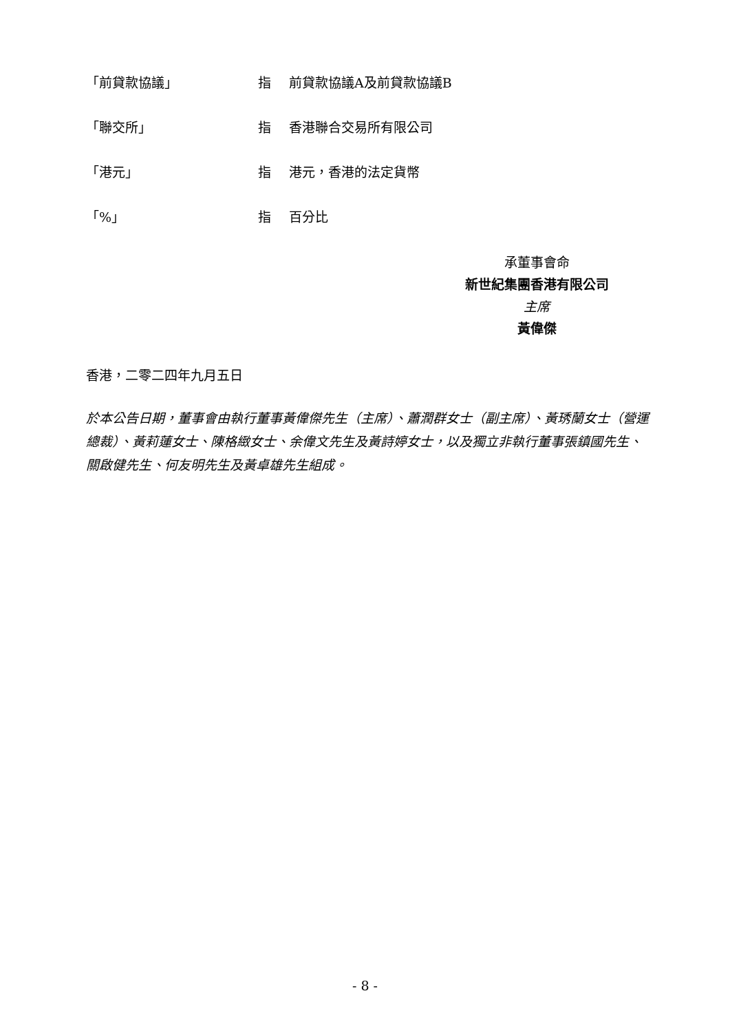「前貸款協議」 指 前貸款協議A及前貸款協議B
「聯交所」 指 香港聯合交易所有限公司
「港元」 指 港元，香港的法定貨幣
「%」 指 百分比
承董事會命
新世紀集團香港有限公司
主席
黃偉傑
香港，二零二四年九月五日
於本公告日期，董事會由執行董事黃偉傑先生（主席）、蕭潤群女士（副主席）、黃琇蘭女士（營運總裁）、黃莉蓮女士、陳格緻女士、余偉文先生及黃詩婷女士，以及獨立非執行董事張鎮國先生、關啟健先生、何友明先生及黃卓雄先生組成。
- 8 -